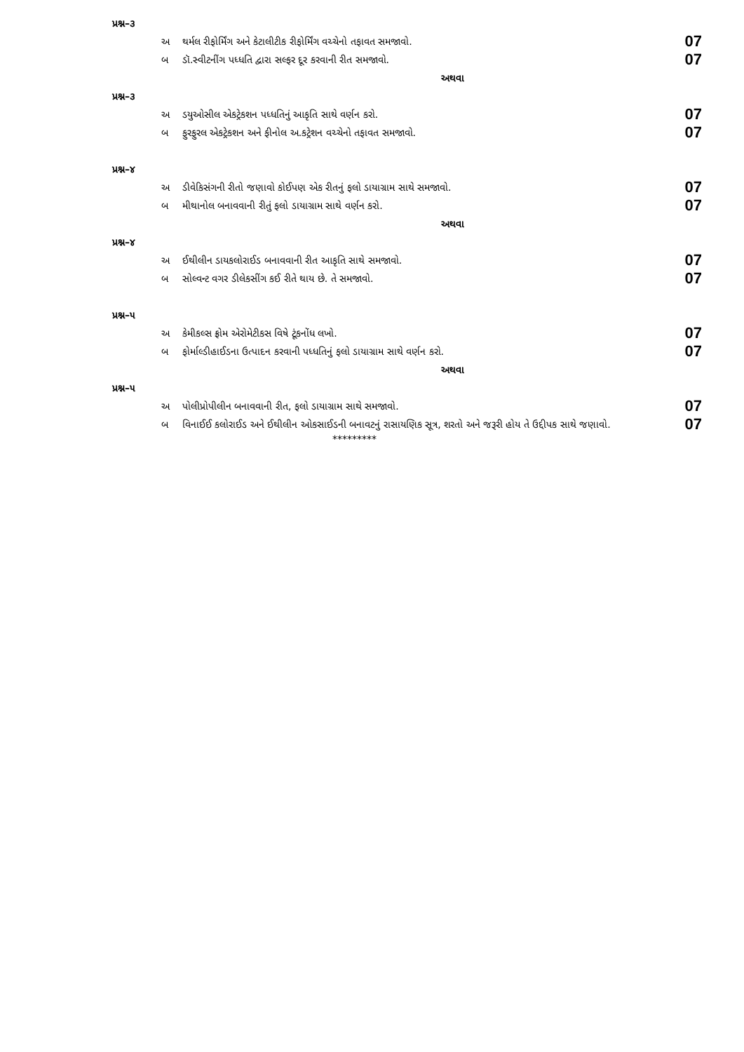પ્રશ્ન–૩
અ થર્મલ રીફોર્મિંગ અને કેટાલીટીક રીફોર્મિંગ વચ્ચેનો તફાવત સમજાવો. 07
બ ડૉ.સ્વીટનીંગ પધ્ધતિ દ્વારા સલ્ફર દૂર કરવાની રીત સમજાવો. 07
અથવા
પ્રશ્ન–૩
અ ડયુઓસીલ એકટ્રેકશન પધ્ધતિનું આકૃતિ સાથે વર્ણન કરો. 07
બ ફુરફુરલ એકટ્રેકશન અને ફીનોલ અ.કટ્રેશન વચ્ચેનો તફાવત સમજાવો. 07
પ્રશ્ન–૪
અ ડીવેકિસંગની રીતો જણાવો કોઈપણ એક રીતનું ફલો ડાયાગ્રામ સાથે સમજાવો. 07
બ મીથાનોલ બનાવવાની રીતું ફલો ડાયાગ્રામ સાથે વર્ણન કરો. 07
અથવા
પ્રશ્ન–૪
અ ઈથીલીન ડાયકલોરાઈડ બનાવવાની રીત આકૃતિ સાથે સમજાવો. 07
બ સોલ્વન્ટ વગર ડીલેકસીંગ કઈ રીતે થાય છે. તે સમજાવો. 07
પ્રશ્ન–૫
અ કેમીકલ્સ ફ્રોમ એરોમેટીકસ વિષે ટૂંકનોંધ લખો. 07
બ ફોર્માલ્ડીહાઈડના ઉત્પાદન કરવાની પધ્ધતિનું ફલો ડાયાગ્રામ સાથે વર્ણન કરો. 07
અથવા
પ્રશ્ન–૫
અ પોલીપ્રોપીલીન બનાવવાની રીત, ફલો ડાયાગ્રામ સાથે સમજાવો. 07
બ વિનાઈઈ કલોરાઈડ અને ઈથીલીન ઓકસાઈડની બનાવટનું રાસાયણિક સૂત્ર, શરતો અને જરૂરી હોય તે ઉદ્દીપક સાથે જણાવો. 07
*********